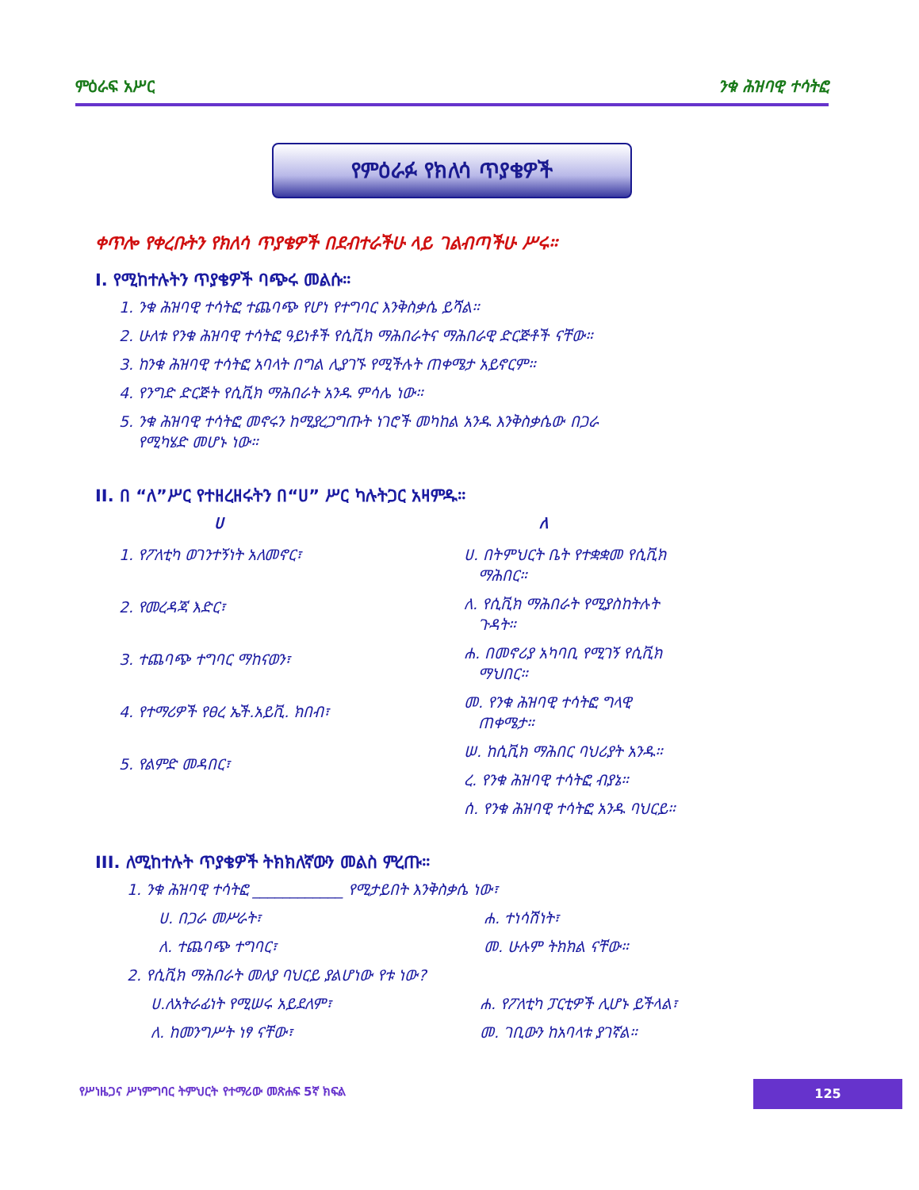ምዕራፍ አሥር ንቁ ሕዝባዊ ተሳትፎ
የምዕራፉ የክለሳ ጥያቄዎች
ቀጥሎ የቀረቡትን የክለሳ ጥያቄዎች በደብተራችሁ ላይ ገልብጣችሁ ሥሩ።
I. የሚከተሉትን ጥያቄዎች ባጭሩ መልሱ።
1. ንቁ ሕዝባዊ ተሳትፎ ተጨባጭ የሆነ የተግባር እንቅስቃሴ ይሻል።
2. ሁለቱ የንቁ ሕዝባዊ ተሳትፎ ዓይነቶች የሲቪክ ማሕበራትና ማሕበራዊ ድርጅቶች ናቸው።
3. ከንቁ ሕዝባዊ ተሳትፎ አባላት በግል ሊያገኙ የሚችሉት ጠቀሜታ አይኖርም።
4. የንግድ ድርጅት የሲቪክ ማሕበራት አንዱ ምሳሌ ነው።
5. ንቁ ሕዝባዊ ተሳትፎ መኖሩን ከሚያረጋግጡት ነገሮች መካከል አንዱ እንቅስቃሴው በጋራ
የሚካሄድ መሆኑ ነው።
II. በ “ለ”ሥር የተዘረዘሩትን በ“ሀ” ሥር ካሉትጋር አዛምዱ።
ሀ ለ
1. የፖለቲካ ወገንተኝነት አለመኖር፣
2. የመረዳጃ እድር፣
3. ተጨባጭ ተግባር ማከናወን፣
4. የተማሪዎች የፀረ ኤች.አይቪ. ክበብ፣
5. የልምድ መዳበር፣
ሀ. በትምህርት ቤት የተቋቋመ የሲቪክ
ማሕበር።
ለ. የሲቪክ ማሕበራት የሚያስከትሉት
ጉዳት።
ሐ. በመኖሪያ አካባቢ የሚገኝ የሲቪክ
ማህበር።
መ. የንቁ ሕዝባዊ ተሳትፎ ግላዊ
ጠቀሜታ።
ሠ. ከሲቪክ ማሕበር ባህሪያት አንዱ።
ረ. የንቁ ሕዝባዊ ተሳትፎ ብያኔ።
ሰ. የንቁ ሕዝባዊ ተሳትፎ አንዱ ባህርይ።
III. ለሚከተሉት ጥያቄዎች ትክክለኛውን መልስ ምረጡ።
1. ንቁ ሕዝባዊ ተሳትፎ ____________ የሚታይበት እንቅስቃሴ ነው፣
ሀ. በጋራ መሥራት፣
ለ. ተጨባጭ ተግባር፣
ሐ. ተነሳሽነት፣
መ. ሁሉም ትክክል ናቸው።
2. የሲቪክ ማሕበራት መለያ ባህርይ ያልሆነው የቱ ነው?
ሀ.ለአትራፊነት የሚሠሩ አይደለም፣
ለ. ከመንግሥት ነፃ ናቸው፣
ሐ. የፖለቲካ ፓርቲዎች ሊሆኑ ይችላል፣
መ. ገቢውን ከአባላቱ ያገኛል።
የሥነዜጋና ሥነምግባር ትምህርት የተማሪው መጽሐፍ 5ኛ ክፍል
125